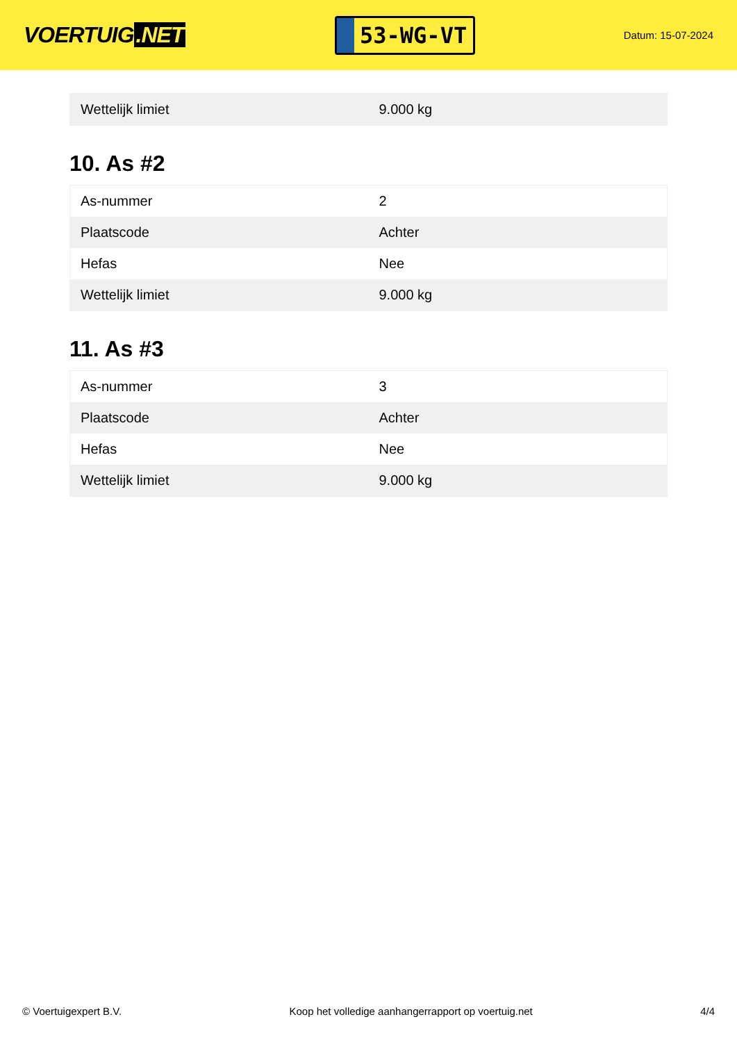VOERTUIG.NET
53-WG-VT
Datum: 15-07-2024
| Wettelijk limiet | 9.000 kg |
10. As #2
| As-nummer | 2 |
| Plaatscode | Achter |
| Hefas | Nee |
| Wettelijk limiet | 9.000 kg |
11. As #3
| As-nummer | 3 |
| Plaatscode | Achter |
| Hefas | Nee |
| Wettelijk limiet | 9.000 kg |
© Voertuigexpert B.V. Koop het volledige aanhangerrapport op voertuig.net 4/4